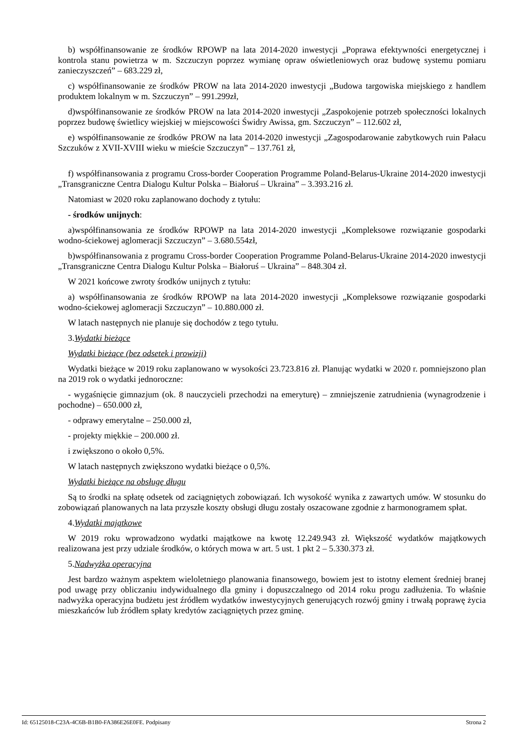b) współfinansowanie ze środków RPOWP na lata 2014-2020 inwestycji „Poprawa efektywności energetycznej i kontrola stanu powietrza w m. Szczuczyn poprzez wymianę opraw oświetleniowych oraz budowę systemu pomiaru zanieczyszczeń” – 683.229 zł,
c) współfinansowanie ze środków PROW na lata 2014-2020 inwestycji „Budowa targowiska miejskiego z handlem produktem lokalnym w m. Szczuczyn” – 991.299zł,
d)współfinansowanie ze środków PROW na lata 2014-2020 inwestycji „Zaspokojenie potrzeb społeczności lokalnych poprzez budowę świetlicy wiejskiej w miejscowości Świdry Awissa, gm. Szczuczyn” – 112.602 zł,
e) współfinansowanie ze środków PROW na lata 2014-2020 inwestycji „Zagospodarowanie zabytkowych ruin Pałacu Szczuków z XVII-XVIII wieku w mieście Szczuczyn” – 137.761 zł,
f) współfinansowania z programu Cross-border Cooperation Programme Poland-Belarus-Ukraine 2014-2020 inwestycji „Transgraniczne Centra Dialogu Kultur Polska – Białoruś – Ukraina” – 3.393.216 zł.
Natomiast w 2020 roku zaplanowano dochody z tytułu:
- środków unijnych:
a)współfinansowania ze środków RPOWP na lata 2014-2020 inwestycji „Kompleksowe rozwiązanie gospodarki wodno-ściekowej aglomeracji Szczuczyn” – 3.680.554zł,
b)współfinansowania z programu Cross-border Cooperation Programme Poland-Belarus-Ukraine 2014-2020 inwestycji „Transgraniczne Centra Dialogu Kultur Polska – Białoruś – Ukraina” – 848.304 zł.
W 2021 końcowe zwroty środków unijnych z tytułu:
a) współfinansowania ze środków RPOWP na lata 2014-2020 inwestycji „Kompleksowe rozwiązanie gospodarki wodno-ściekowej aglomeracji Szczuczyn” – 10.880.000 zł.
W latach następnych nie planuje się dochodów z tego tytułu.
3.Wydatki bieżące
Wydatki bieżące (bez odsetek i prowizji)
Wydatki bieżące w 2019 roku zaplanowano w wysokości 23.723.816 zł. Planując wydatki w 2020 r. pomniejszono plan na 2019 rok o wydatki jednoroczne:
- wygaśnięcie gimnazjum (ok. 8 nauczycieli przechodzi na emeryturę) – zmniejszenie zatrudnienia (wynagrodzenie i pochodne) – 650.000 zł,
- odprawy emerytalne – 250.000 zł,
- projekty miękkie – 200.000 zł.
i zwiększono o około 0,5%.
W latach następnych zwiększono wydatki bieżące o 0,5%.
Wydatki bieżące na obsługę długu
Są to środki na spłatę odsetek od zaciągniętych zobowiązań. Ich wysokość wynika z zawartych umów. W stosunku do zobowiązań planowanych na lata przyszłe koszty obsługi długu zostały oszacowane zgodnie z harmonogramem spłat.
4.Wydatki majątkowe
W 2019 roku wprowadzono wydatki majątkowe na kwotę 12.249.943 zł. Większość wydatków majątkowych realizowana jest przy udziale środków, o których mowa w art. 5 ust. 1 pkt 2 – 5.330.373 zł.
5.Nadwyżka operacyjna
Jest bardzo ważnym aspektem wieloletniego planowania finansowego, bowiem jest to istotny element średniej branej pod uwagę przy obliczaniu indywidualnego dla gminy i dopuszczalnego od 2014 roku progu zadłużenia. To właśnie nadwyżka operacyjna budżetu jest źródłem wydatków inwestycyjnych generujących rozwój gminy i trwałą poprawę życia mieszkańców lub źródłem spłaty kredytów zaciągniętych przez gminę.
Id: 65125018-C23A-4C6B-B1B0-FA386E26E0FE. Podpisany Strona 2